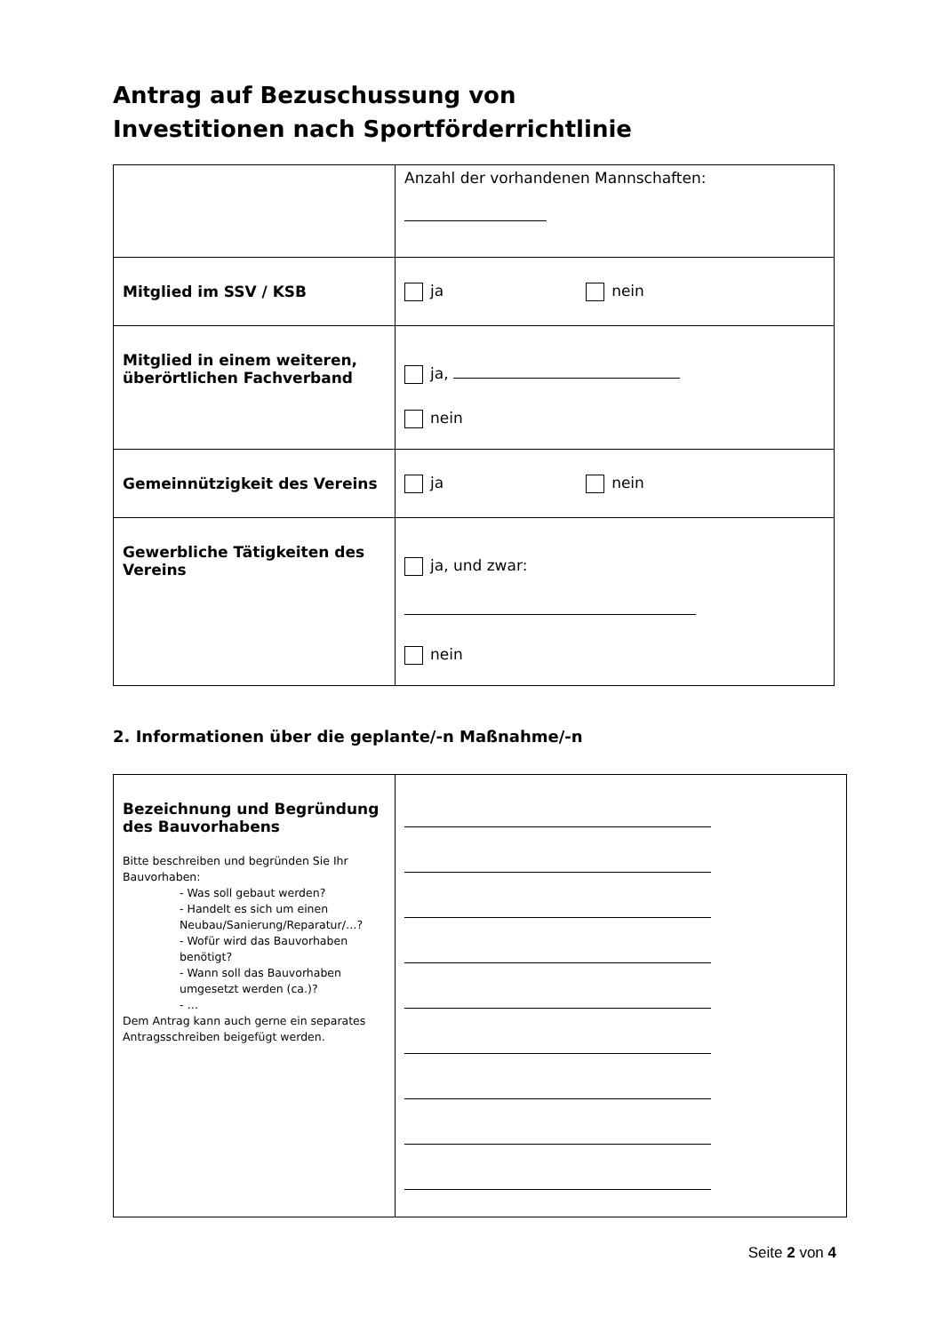Antrag auf Bezuschussung von
Investitionen nach Sportförderrichtlinie
| | Anzahl der vorhandenen Mannschaften: |
| Mitglied im SSV / KSB | ja nein |
| Mitglied in einem weiteren, überörtlichen Fachverband | ja, nein |
| Gemeinnützigkeit des Vereins | ja nein |
| Gewerbliche Tätigkeiten des Vereins | ja, und zwar: nein |
2. Informationen über die geplante/-n Maßnahme/-n
| Bezeichnung und Begründung des Bauvorhabens Bitte beschreiben und begründen Sie Ihr Bauvorhaben: - Was soll gebaut werden? - Handelt es sich um einen Neubau/Sanierung/Reparatur/…? - Wofür wird das Bauvorhaben benötigt? - Wann soll das Bauvorhaben umgesetzt werden (ca.)? - … Dem Antrag kann auch gerne ein separates Antragsschreiben beigefügt werden. | |
Seite 2 von 4